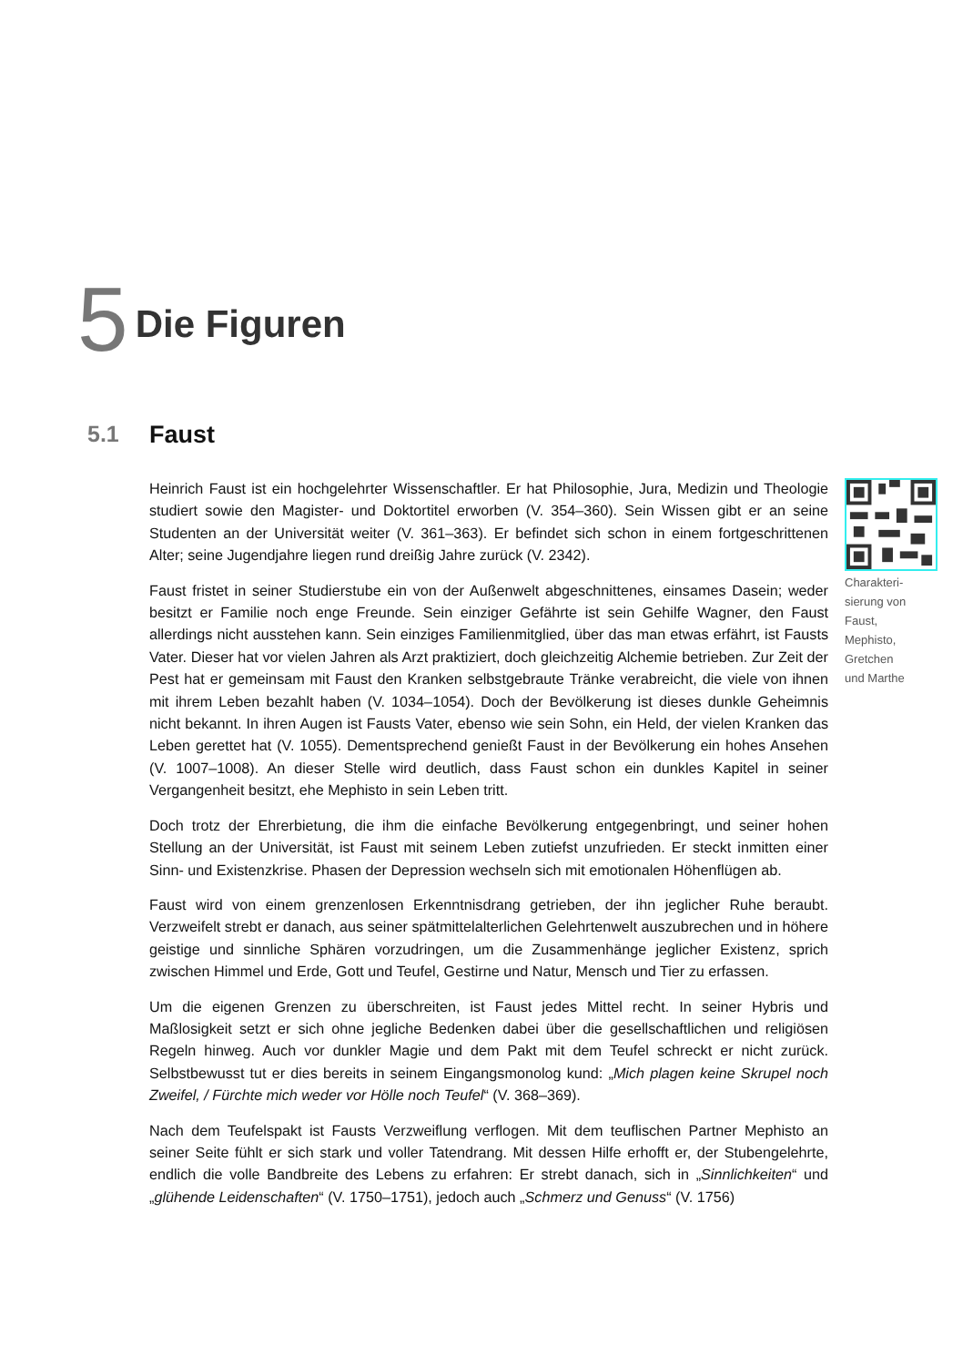5 Die Figuren
5.1 Faust
Heinrich Faust ist ein hochgelehrter Wissenschaftler. Er hat Philosophie, Jura, Medizin und Theologie studiert sowie den Magister- und Doktortitel erworben (V. 354–360). Sein Wissen gibt er an seine Studenten an der Universität weiter (V. 361–363). Er befindet sich schon in einem fortgeschrittenen Alter; seine Jugendjahre liegen rund dreißig Jahre zurück (V. 2342).
Faust fristet in seiner Studierstube ein von der Außenwelt abgeschnittenes, einsames Dasein; weder besitzt er Familie noch enge Freunde. Sein einziger Gefährte ist sein Gehilfe Wagner, den Faust allerdings nicht ausstehen kann. Sein einziges Familienmitglied, über das man etwas erfährt, ist Fausts Vater. Dieser hat vor vielen Jahren als Arzt praktiziert, doch gleichzeitig Alchemie betrieben. Zur Zeit der Pest hat er gemeinsam mit Faust den Kranken selbstgebraute Tränke verabreicht, die viele von ihnen mit ihrem Leben bezahlt haben (V. 1034–1054). Doch der Bevölkerung ist dieses dunkle Geheimnis nicht bekannt. In ihren Augen ist Fausts Vater, ebenso wie sein Sohn, ein Held, der vielen Kranken das Leben gerettet hat (V. 1055). Dementsprechend genießt Faust in der Bevölkerung ein hohes Ansehen (V. 1007–1008). An dieser Stelle wird deutlich, dass Faust schon ein dunkles Kapitel in seiner Vergangenheit besitzt, ehe Mephisto in sein Leben tritt.
Doch trotz der Ehrerbietung, die ihm die einfache Bevölkerung entgegenbringt, und seiner hohen Stellung an der Universität, ist Faust mit seinem Leben zutiefst unzufrieden. Er steckt inmitten einer Sinn- und Existenzkrise. Phasen der Depression wechseln sich mit emotionalen Höhenflügen ab.
Faust wird von einem grenzenlosen Erkenntnisdrang getrieben, der ihn jeglicher Ruhe beraubt. Verzweifelt strebt er danach, aus seiner spätmittelalterlichen Gelehrtenwelt auszubrechen und in höhere geistige und sinnliche Sphären vorzudringen, um die Zusammenhänge jeglicher Existenz, sprich zwischen Himmel und Erde, Gott und Teufel, Gestirne und Natur, Mensch und Tier zu erfassen.
Um die eigenen Grenzen zu überschreiten, ist Faust jedes Mittel recht. In seiner Hybris und Maßlosigkeit setzt er sich ohne jegliche Bedenken dabei über die gesellschaftlichen und religiösen Regeln hinweg. Auch vor dunkler Magie und dem Pakt mit dem Teufel schreckt er nicht zurück. Selbstbewusst tut er dies bereits in seinem Eingangsmonolog kund: „Mich plagen keine Skrupel noch Zweifel, / Fürchte mich weder vor Hölle noch Teufel“ (V. 368–369).
Nach dem Teufelspakt ist Fausts Verzweiflung verflogen. Mit dem teuflischen Partner Mephisto an seiner Seite fühlt er sich stark und voller Tatendrang. Mit dessen Hilfe erhofft er, der Stubengelehrte, endlich die volle Bandbreite des Lebens zu erfahren: Er strebt danach, sich in „Sinnlichkeiten“ und „glühende Leidenschaften“ (V. 1750–1751), jedoch auch „Schmerz und Genuss“ (V. 1756)
Charakteri-
sierung von
Faust,
Mephisto,
Gretchen
und Marthe